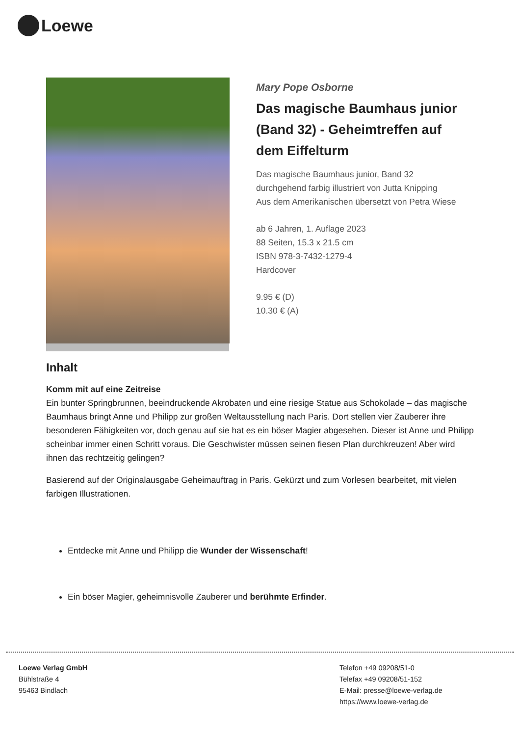Loewe
Mary Pope Osborne
Das magische Baumhaus junior (Band 32) - Geheimtreffen auf dem Eiffelturm
Das magische Baumhaus junior, Band 32
durchgehend farbig illustriert von Jutta Knipping
Aus dem Amerikanischen übersetzt von Petra Wiese
ab 6 Jahren, 1. Auflage 2023
88 Seiten, 15.3 x 21.5 cm
ISBN 978-3-7432-1279-4
Hardcover
9.95 € (D)
10.30 € (A)
Inhalt
Komm mit auf eine Zeitreise
Ein bunter Springbrunnen, beeindruckende Akrobaten und eine riesige Statue aus Schokolade – das magische Baumhaus bringt Anne und Philipp zur großen Weltausstellung nach Paris. Dort stellen vier Zauberer ihre besonderen Fähigkeiten vor, doch genau auf sie hat es ein böser Magier abgesehen. Dieser ist Anne und Philipp scheinbar immer einen Schritt voraus. Die Geschwister müssen seinen fiesen Plan durchkreuzen! Aber wird ihnen das rechtzeitig gelingen?
Basierend auf der Originalausgabe Geheimauftrag in Paris. Gekürzt und zum Vorlesen bearbeitet, mit vielen farbigen Illustrationen.
Entdecke mit Anne und Philipp die Wunder der Wissenschaft!
Ein böser Magier, geheimnisvolle Zauberer und berühmte Erfinder.
Loewe Verlag GmbH
Bühlstraße 4
95463 Bindlach
Telefon +49 09208/51-0
Telefax +49 09208/51-152
E-Mail: presse@loewe-verlag.de
https://www.loewe-verlag.de